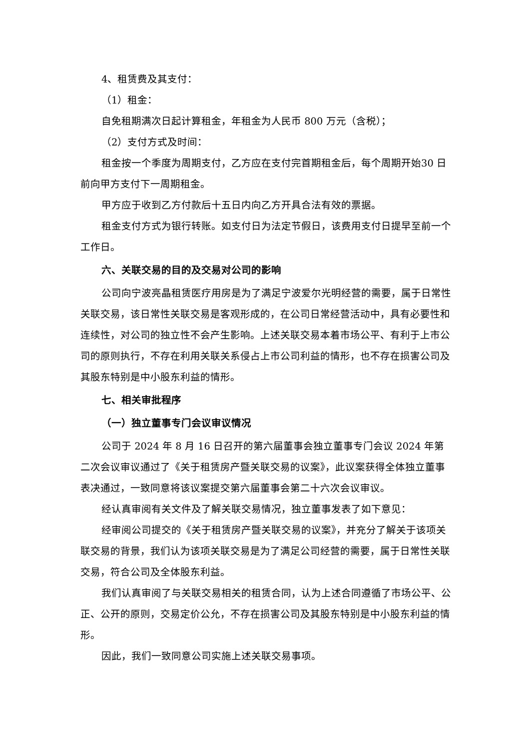4、租赁费及其支付：
（1）租金：
自免租期满次日起计算租金，年租金为人民币 800 万元（含税）；
（2）支付方式及时间：
租金按一个季度为周期支付，乙方应在支付完首期租金后，每个周期开始30 日前向甲方支付下一周期租金。
甲方应于收到乙方付款后十五日内向乙方开具合法有效的票据。
租金支付方式为银行转账。如支付日为法定节假日，该费用支付日提早至前一个工作日。
六、关联交易的目的及交易对公司的影响
公司向宁波亮晶租赁医疗用房是为了满足宁波爱尔光明经营的需要，属于日常性关联交易，该日常性关联交易是客观形成的，在公司日常经营活动中，具有必要性和连续性，对公司的独立性不会产生影响。上述关联交易本着市场公平、有利于上市公司的原则执行，不存在利用关联关系侵占上市公司利益的情形，也不存在损害公司及其股东特别是中小股东利益的情形。
七、相关审批程序
（一）独立董事专门会议审议情况
公司于 2024 年 8 月 16 日召开的第六届董事会独立董事专门会议 2024 年第二次会议审议通过了《关于租赁房产暨关联交易的议案》，此议案获得全体独立董事表决通过，一致同意将该议案提交第六届董事会第二十六次会议审议。
经认真审阅有关文件及了解关联交易情况，独立董事发表了如下意见：
经审阅公司提交的《关于租赁房产暨关联交易的议案》，并充分了解关于该项关联交易的背景，我们认为该项关联交易是为了满足公司经营的需要，属于日常性关联交易，符合公司及全体股东利益。
我们认真审阅了与关联交易相关的租赁合同，认为上述合同遵循了市场公平、公正、公开的原则，交易定价公允，不存在损害公司及其股东特别是中小股东利益的情形。
因此，我们一致同意公司实施上述关联交易事项。